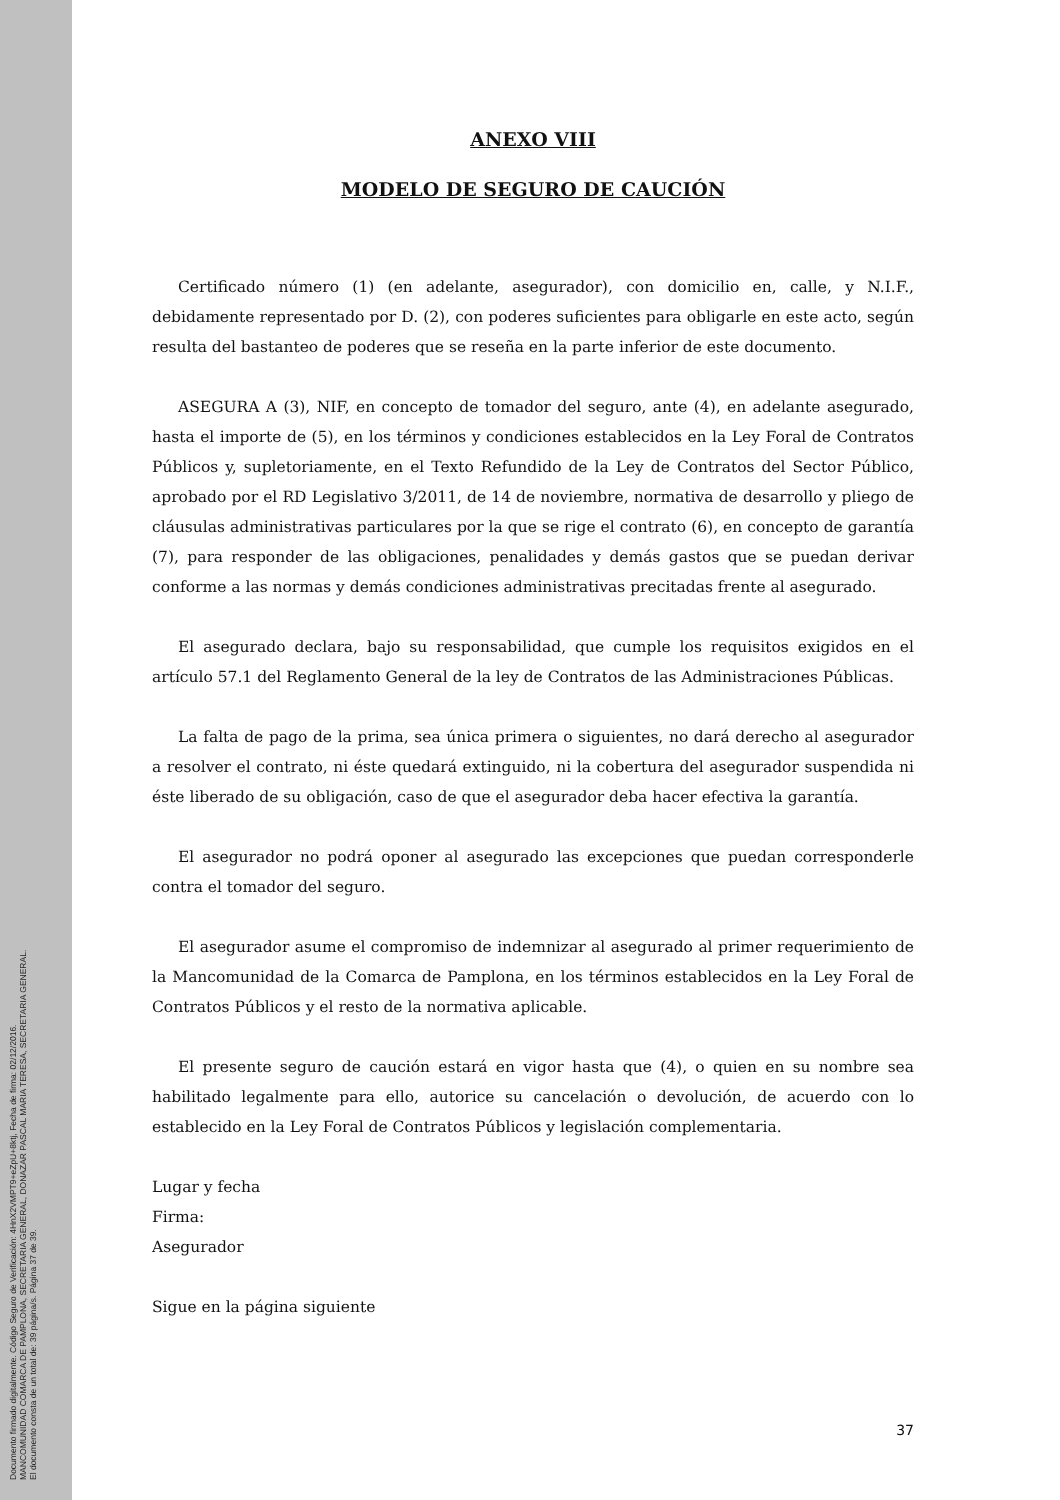Documento firmado digitalmente. Código Seguro de Verificación: 4HnX2VMPT9+eZpU+8ktj, Fecha de firma: 02/12/2016.
MANCOMUNIDAD COMARCA DE PAMPLONA, SECRETARIA GENERAL, DONAZAR PASCAL MARIA TERESA, SECRETARIA GENERAL.
El documento consta de un total de: 39 página/s. Página 37 de 39.
ANEXO VIII
MODELO DE SEGURO DE CAUCIÓN
Certificado número (1) (en adelante, asegurador), con domicilio en, calle, y N.I.F., debidamente representado por D. (2), con poderes suficientes para obligarle en este acto, según resulta del bastanteo de poderes que se reseña en la parte inferior de este documento.
ASEGURA A (3), NIF, en concepto de tomador del seguro, ante (4), en adelante asegurado, hasta el importe de (5), en los términos y condiciones establecidos en la Ley Foral de Contratos Públicos y, supletoriamente, en el Texto Refundido de la Ley de Contratos del Sector Público, aprobado por el RD Legislativo 3/2011, de 14 de noviembre, normativa de desarrollo y pliego de cláusulas administrativas particulares por la que se rige el contrato (6), en concepto de garantía (7), para responder de las obligaciones, penalidades y demás gastos que se puedan derivar conforme a las normas y demás condiciones administrativas precitadas frente al asegurado.
El asegurado declara, bajo su responsabilidad, que cumple los requisitos exigidos en el artículo 57.1 del Reglamento General de la ley de Contratos de las Administraciones Públicas.
La falta de pago de la prima, sea única primera o siguientes, no dará derecho al asegurador a resolver el contrato, ni éste quedará extinguido, ni la cobertura del asegurador suspendida ni éste liberado de su obligación, caso de que el asegurador deba hacer efectiva la garantía.
El asegurador no podrá oponer al asegurado las excepciones que puedan corresponderle contra el tomador del seguro.
El asegurador asume el compromiso de indemnizar al asegurado al primer requerimiento de la Mancomunidad de la Comarca de Pamplona, en los términos establecidos en la Ley Foral de Contratos Públicos y el resto de la normativa aplicable.
El presente seguro de caución estará en vigor hasta que (4), o quien en su nombre sea habilitado legalmente para ello, autorice su cancelación o devolución, de acuerdo con lo establecido en la Ley Foral de Contratos Públicos y legislación complementaria.
Lugar y fecha
Firma:
Asegurador
Sigue en la página siguiente
37